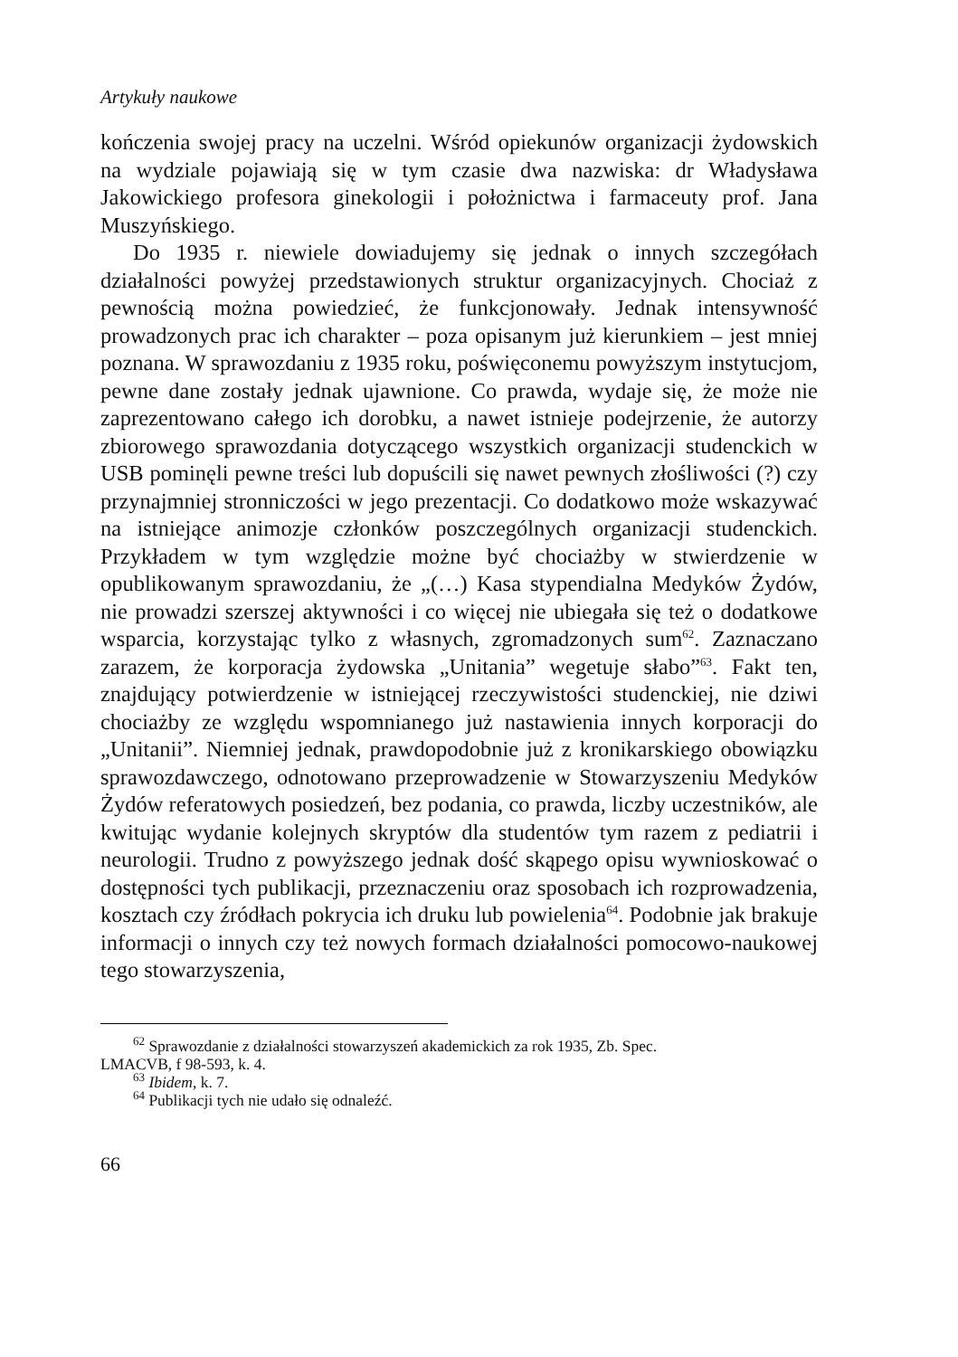Artykuły naukowe
kończenia swojej pracy na uczelni. Wśród opiekunów organizacji żydowskich na wydziale pojawiają się w tym czasie dwa nazwiska: dr Władysława Jakowickiego profesora ginekologii i położnictwa i farmaceuty prof. Jana Muszyńskiego.
Do 1935 r. niewiele dowiadujemy się jednak o innych szczegółach działalności powyżej przedstawionych struktur organizacyjnych. Chociaż z pewnością można powiedzieć, że funkcjonowały. Jednak intensywność prowadzonych prac ich charakter – poza opisanym już kierunkiem – jest mniej poznana. W sprawozdaniu z 1935 roku, poświęconemu powyższym instytucjom, pewne dane zostały jednak ujawnione. Co prawda, wydaje się, że może nie zaprezentowano całego ich dorobku, a nawet istnieje podejrzenie, że autorzy zbiorowego sprawozdania dotyczącego wszystkich organizacji studenckich w USB pominęli pewne treści lub dopuścili się nawet pewnych złośliwości (?) czy przynajmniej stronniczości w jego prezentacji. Co dodatkowo może wskazywać na istniejące animozje członków poszczególnych organizacji studenckich. Przykładem w tym względzie możne być chociażby w stwierdzenie w opublikowanym sprawozdaniu, że „(…) Kasa stypendialna Medyków Żydów, nie prowadzi szerszej aktywności i co więcej nie ubiegała się też o dodatkowe wsparcia, korzystając tylko z własnych, zgromadzonych sum<sup>62</sup>. Zaznaczano zarazem, że korporacja żydowska „Unitania” wegetuje słabo”<sup>63</sup>. Fakt ten, znajdujący potwierdzenie w istniejącej rzeczywistości studenckiej, nie dziwi chociażby ze względu wspomnianego już nastawienia innych korporacji do „Unitanii”. Niemniej jednak, prawdopodobnie już z kronikarskiego obowiązku sprawozdawczego, odnotowano przeprowadzenie w Stowarzyszeniu Medyków Żydów referatowych posiedzeń, bez podania, co prawda, liczby uczestników, ale kwitując wydanie kolejnych skryptów dla studentów tym razem z pediatrii i neurologii. Trudno z powyższego jednak dość skąpego opisu wywnioskować o dostępności tych publikacji, przeznaczeniu oraz sposobach ich rozprowadzenia, kosztach czy źródłach pokrycia ich druku lub powielenia<sup>64</sup>. Podobnie jak brakuje informacji o innych czy też nowych formach działalności pomocowo-naukowej tego stowarzyszenia,
<sup>62</sup> Sprawozdanie z działalności stowarzyszeń akademickich za rok 1935, Zb. Spec.
LMACVB, f 98-593, k. 4.
<sup>63</sup> Ibidem, k. 7.
<sup>64</sup> Publikacji tych nie udało się odnaleźć.
66